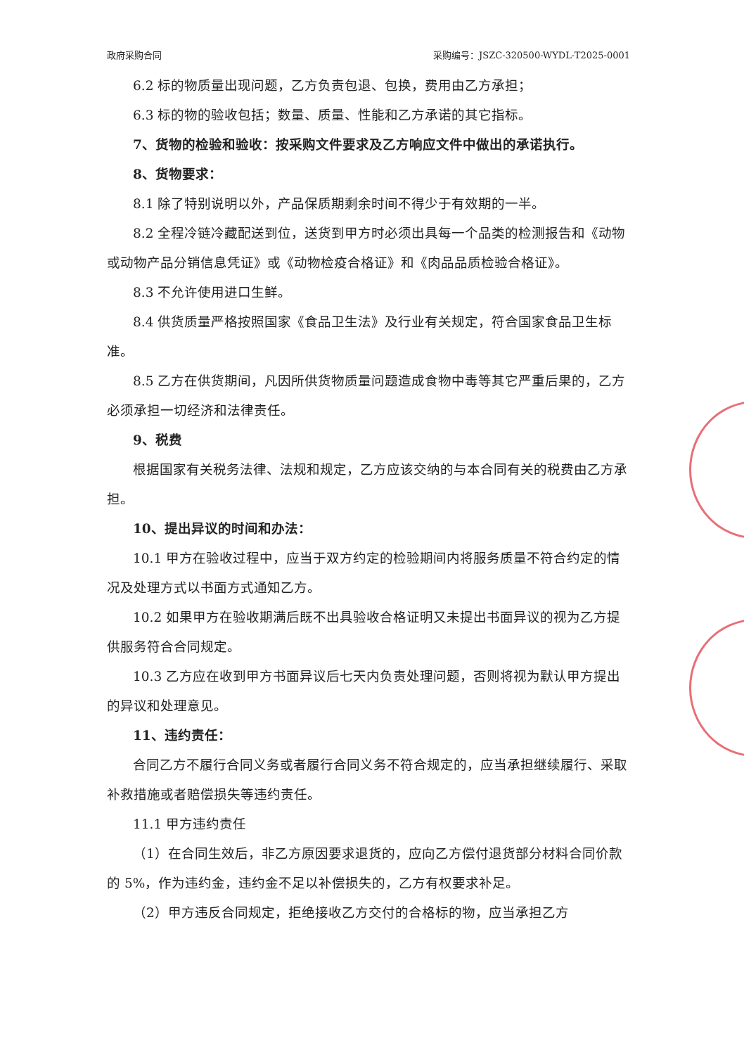政府采购合同 采购编号：JSZC-320500-WYDL-T2025-0001
6.2 标的物质量出现问题，乙方负责包退、包换，费用由乙方承担；
6.3 标的物的验收包括；数量、质量、性能和乙方承诺的其它指标。
7、货物的检验和验收：按采购文件要求及乙方响应文件中做出的承诺执行。
8、货物要求：
8.1 除了特别说明以外，产品保质期剩余时间不得少于有效期的一半。
8.2 全程冷链冷藏配送到位，送货到甲方时必须出具每一个品类的检测报告和《动物或动物产品分销信息凭证》或《动物检疫合格证》和《肉品品质检验合格证》。
8.3 不允许使用进口生鲜。
8.4 供货质量严格按照国家《食品卫生法》及行业有关规定，符合国家食品卫生标准。
8.5 乙方在供货期间，凡因所供货物质量问题造成食物中毒等其它严重后果的，乙方必须承担一切经济和法律责任。
9、税费
根据国家有关税务法律、法规和规定，乙方应该交纳的与本合同有关的税费由乙方承担。
10、提出异议的时间和办法：
10.1 甲方在验收过程中，应当于双方约定的检验期间内将服务质量不符合约定的情况及处理方式以书面方式通知乙方。
10.2 如果甲方在验收期满后既不出具验收合格证明又未提出书面异议的视为乙方提供服务符合合同规定。
10.3 乙方应在收到甲方书面异议后七天内负责处理问题，否则将视为默认甲方提出的异议和处理意见。
11、违约责任：
合同乙方不履行合同义务或者履行合同义务不符合规定的，应当承担继续履行、采取补救措施或者赔偿损失等违约责任。
11.1 甲方违约责任
（1）在合同生效后，非乙方原因要求退货的，应向乙方偿付退货部分材料合同价款的 5%，作为违约金，违约金不足以补偿损失的，乙方有权要求补足。
（2）甲方违反合同规定，拒绝接收乙方交付的合格标的物，应当承担乙方